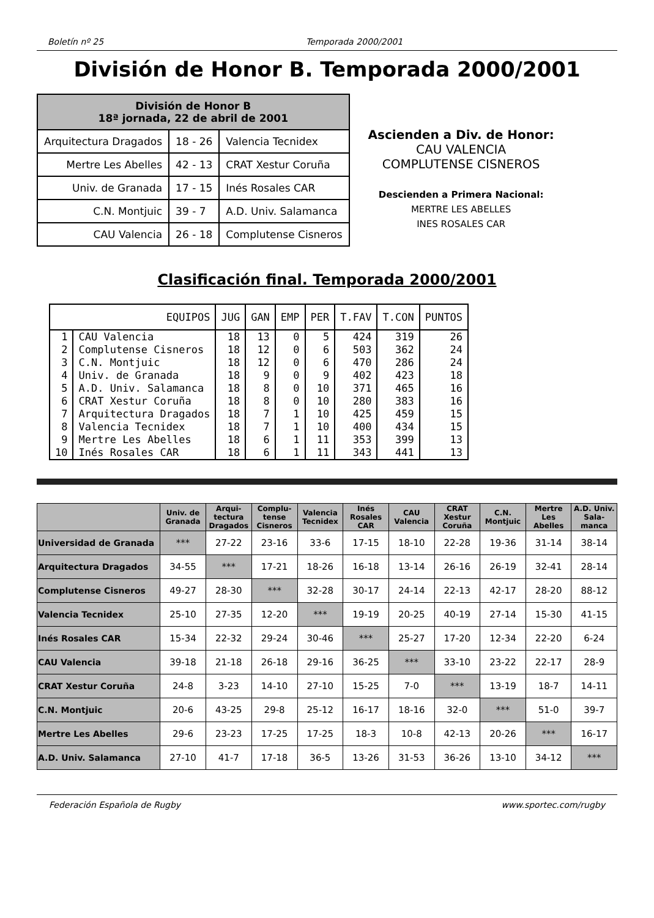Boletín nº 25 Temporada 2000/2001
División de Honor B. Temporada 2000/2001
| División de Honor B 18ª jornada, 22 de abril de 2001 | | |
| --- | --- | --- |
| Arquitectura Dragados | 18 - 26 | Valencia Tecnidex |
| Mertre Les Abelles | 42 - 13 | CRAT Xestur Coruña |
| Univ. de Granada | 17 - 15 | Inés Rosales CAR |
| C.N. Montjuic | 39 - 7 | A.D. Univ. Salamanca |
| CAU Valencia | 26 - 18 | Complutense Cisneros |
Ascienden a Div. de Honor:
CAU VALENCIA
COMPLUTENSE CISNEROS
Descienden a Primera Nacional:
MERTRE LES ABELLES
INES ROSALES CAR
Clasificación final. Temporada 2000/2001
| EQUIPOS | | JUG | GAN | EMP | PER | T.FAV | T.CON | PUNTOS |
| --- | --- | --- | --- | --- | --- | --- | --- | --- |
| 1 | CAU Valencia | 18 | 13 | 0 | 5 | 424 | 319 | 26 |
| 2 | Complutense Cisneros | 18 | 12 | 0 | 6 | 503 | 362 | 24 |
| 3 | C.N. Montjuic | 18 | 12 | 0 | 6 | 470 | 286 | 24 |
| 4 | Univ. de Granada | 18 | 9 | 0 | 9 | 402 | 423 | 18 |
| 5 | A.D. Univ. Salamanca | 18 | 8 | 0 | 10 | 371 | 465 | 16 |
| 6 | CRAT Xestur Coruña | 18 | 8 | 0 | 10 | 280 | 383 | 16 |
| 7 | Arquitectura Dragados | 18 | 7 | 1 | 10 | 425 | 459 | 15 |
| 8 | Valencia Tecnidex | 18 | 7 | 1 | 10 | 400 | 434 | 15 |
| 9 | Mertre Les Abelles | 18 | 6 | 1 | 11 | 353 | 399 | 13 |
| 10 | Inés Rosales CAR | 18 | 6 | 1 | 11 | 343 | 441 | 13 |
| | Univ. de Granada | Arqui-tectura Dragados | Complu-tense Cisneros | Valencia Tecnidex | Inés Rosales CAR | CAU Valencia | CRAT Xestur Coruña | C.N. Montjuic | Mertre Les Abelles | A.D. Univ. Sala-manca |
| --- | --- | --- | --- | --- | --- | --- | --- | --- | --- | --- |
| Universidad de Granada | *** | 27-22 | 23-16 | 33-6 | 17-15 | 18-10 | 22-28 | 19-36 | 31-14 | 38-14 |
| Arquitectura Dragados | 34-55 | *** | 17-21 | 18-26 | 16-18 | 13-14 | 26-16 | 26-19 | 32-41 | 28-14 |
| Complutense Cisneros | 49-27 | 28-30 | *** | 32-28 | 30-17 | 24-14 | 22-13 | 42-17 | 28-20 | 88-12 |
| Valencia Tecnidex | 25-10 | 27-35 | 12-20 | *** | 19-19 | 20-25 | 40-19 | 27-14 | 15-30 | 41-15 |
| Inés Rosales CAR | 15-34 | 22-32 | 29-24 | 30-46 | *** | 25-27 | 17-20 | 12-34 | 22-20 | 6-24 |
| CAU Valencia | 39-18 | 21-18 | 26-18 | 29-16 | 36-25 | *** | 33-10 | 23-22 | 22-17 | 28-9 |
| CRAT Xestur Coruña | 24-8 | 3-23 | 14-10 | 27-10 | 15-25 | 7-0 | *** | 13-19 | 18-7 | 14-11 |
| C.N. Montjuic | 20-6 | 43-25 | 29-8 | 25-12 | 16-17 | 18-16 | 32-0 | *** | 51-0 | 39-7 |
| Mertre Les Abelles | 29-6 | 23-23 | 17-25 | 17-25 | 18-3 | 10-8 | 42-13 | 20-26 | *** | 16-17 |
| A.D. Univ. Salamanca | 27-10 | 41-7 | 17-18 | 36-5 | 13-26 | 31-53 | 36-26 | 13-10 | 34-12 | *** |
Federación Española de Rugby www.sportec.com/rugby